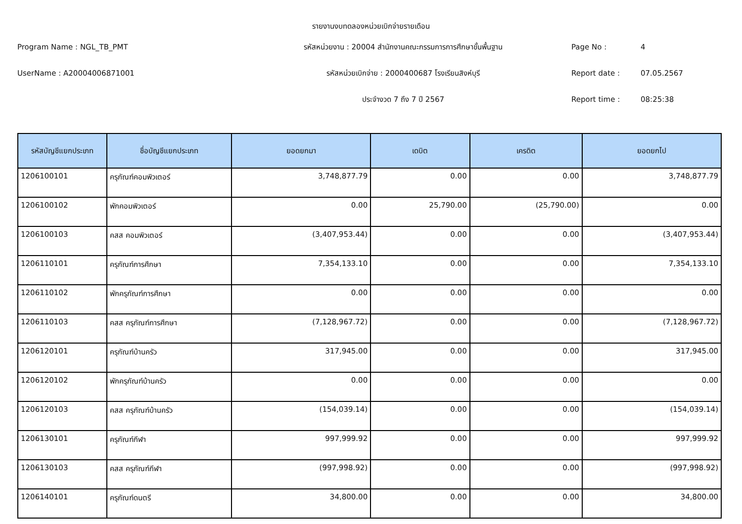รายงานงบทดลองหน่วยเบิกจ่ายรายเดือน
Program Name : NGL_TB_PMT
รหัสหน่วยงาน : 20004 สำนักงานคณะกรรมการการศึกษาขั้นพื้นฐาน
Page No :
4
UserName : A20004006871001
รหัสหน่วยเบิกจ่าย : 2000400687 โรงเรียนสิงห์บุรี
Report date :
07.05.2567
ประจำงวด 7 ถึง 7 ปี 2567
Report time :
08:25:38
| รหัสบัญชีแยกประเภท | ชื่อบัญชีแยกประเภท | ยอดยกมา | เดบิต | เครดิต | ยอดยกไป |
| --- | --- | --- | --- | --- | --- |
| 1206100101 | ครุภัณฑ์คอมพิวเตอร์ | 3,748,877.79 | 0.00 | 0.00 | 3,748,877.79 |
| 1206100102 | พักคอมพิวเตอร์ | 0.00 | 25,790.00 | (25,790.00) | 0.00 |
| 1206100103 | คสส คอมพิวเตอร์ | (3,407,953.44) | 0.00 | 0.00 | (3,407,953.44) |
| 1206110101 | ครุภัณฑ์การศึกษา | 7,354,133.10 | 0.00 | 0.00 | 7,354,133.10 |
| 1206110102 | พักครุภัณฑ์การศึกษา | 0.00 | 0.00 | 0.00 | 0.00 |
| 1206110103 | คสส ครุภัณฑ์การศึกษา | (7,128,967.72) | 0.00 | 0.00 | (7,128,967.72) |
| 1206120101 | ครุภัณฑ์บ้านครัว | 317,945.00 | 0.00 | 0.00 | 317,945.00 |
| 1206120102 | พักครุภัณฑ์บ้านครัว | 0.00 | 0.00 | 0.00 | 0.00 |
| 1206120103 | คสส ครุภัณฑ์บ้านครัว | (154,039.14) | 0.00 | 0.00 | (154,039.14) |
| 1206130101 | ครุภัณฑ์กีฬา | 997,999.92 | 0.00 | 0.00 | 997,999.92 |
| 1206130103 | คสส ครุภัณฑ์กีฬา | (997,998.92) | 0.00 | 0.00 | (997,998.92) |
| 1206140101 | ครุภัณฑ์ดนตรี | 34,800.00 | 0.00 | 0.00 | 34,800.00 |